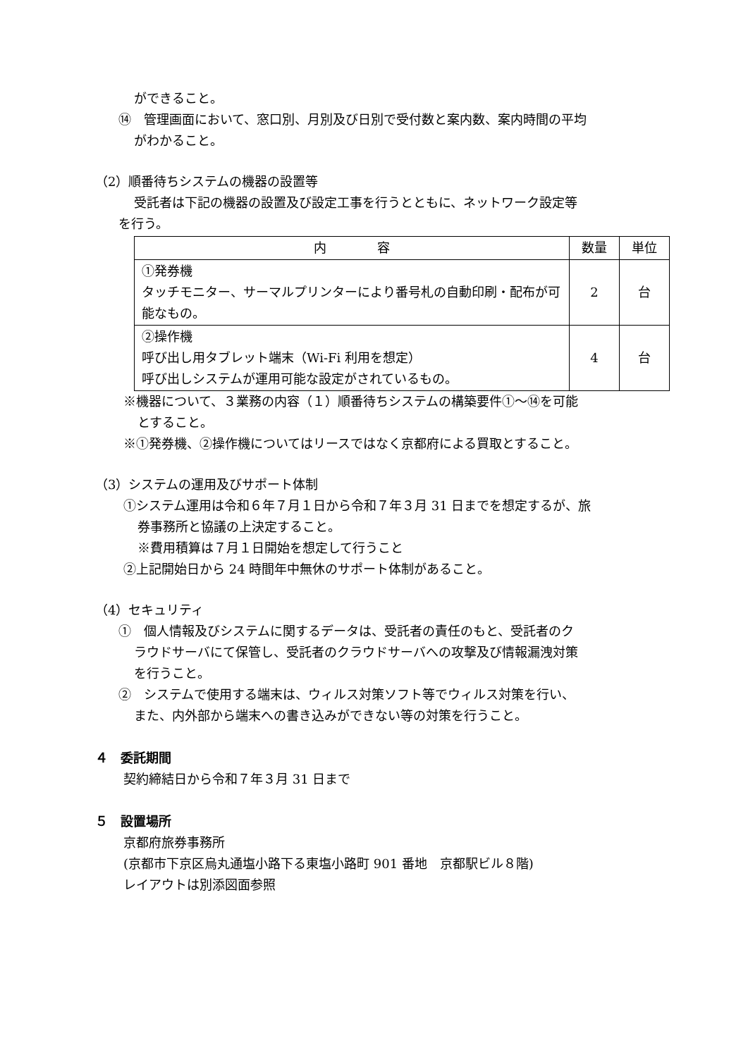ができること。
⑭　管理画面において、窓口別、月別及び日別で受付数と案内数、案内時間の平均
がわかること。
（2）順番待ちシステムの機器の設置等
受託者は下記の機器の設置及び設定工事を行うとともに、ネットワーク設定等
を行う。
| 内 容 | 数量 | 単位 |
| --- | --- | --- |
| ①発券機 タッチモニター、サーマルプリンターにより番号札の自動印刷・配布が可能なもの。 | 2 | 台 |
| ②操作機 呼び出し用タブレット端末（Wi-Fi 利用を想定） 呼び出しシステムが運用可能な設定がされているもの。 | 4 | 台 |
※機器について、３業務の内容（１）順番待ちシステムの構築要件①～⑭を可能
とすること。
※①発券機、②操作機についてはリースではなく京都府による買取とすること。
（3）システムの運用及びサポート体制
①システム運用は令和６年７月１日から令和７年３月 31 日までを想定するが、旅
券事務所と協議の上決定すること。
※費用積算は７月１日開始を想定して行うこと
②上記開始日から 24 時間年中無休のサポート体制があること。
（4）セキュリティ
①　個人情報及びシステムに関するデータは、受託者の責任のもと、受託者のク
ラウドサーバにて保管し、受託者のクラウドサーバへの攻撃及び情報漏洩対策
を行うこと。
②　システムで使用する端末は、ウィルス対策ソフト等でウィルス対策を行い、
また、内外部から端末への書き込みができない等の対策を行うこと。
４　委託期間
契約締結日から令和７年３月 31 日まで
５　設置場所
京都府旅券事務所
(京都市下京区烏丸通塩小路下る東塩小路町 901 番地　京都駅ビル８階)
レイアウトは別添図面参照